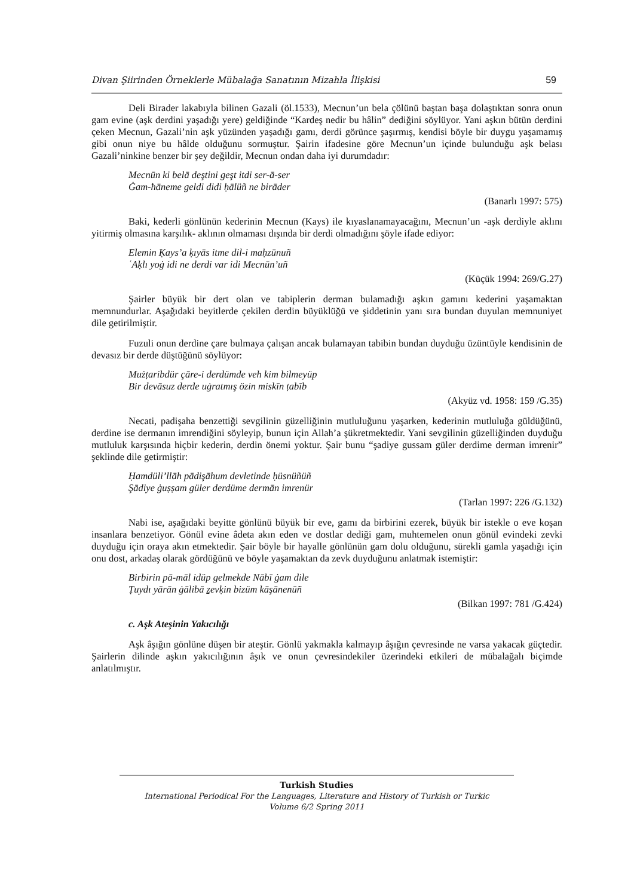Divan Şiirinden Örneklerle Mübalağa Sanatının Mizahla İlişkisi 59
Deli Birader lakabıyla bilinen Gazali (öl.1533), Mecnun’un bela çölünü baştan başa dolaştıktan sonra onun gam evine (aşk derdini yaşadığı yere) geldiğinde “Kardeş nedir bu hâlin” dediğini söylüyor. Yani aşkın bütün derdini çeken Mecnun, Gazali’nin aşk yüzünden yaşadığı gamı, derdi görünce şaşırmış, kendisi böyle bir duygu yaşamamış gibi onun niye bu hâlde olduğunu sormuştur. Şairin ifadesine göre Mecnun’un içinde bulunduğu aşk belası Gazali’ninkine benzer bir şey değildir, Mecnun ondan daha iyi durumdadır:
Mecnūn ki belā deştini geşt itdi ser-ā-ser
Ġam-ħāneme geldi didi ḥālüñ ne birāder
(Banarlı 1997: 575)
Baki, kederli gönlünün kederinin Mecnun (Kays) ile kıyaslanamayacağını, Mecnun’un -aşk derdiyle aklını yitirmiş olmasına karşılık- aklının olmaması dışında bir derdi olmadığını şöyle ifade ediyor:
Elemin Ḳays’a ḳıyās itme dil-i maḥzūnuñ
ʿAḳlı yoġ idi ne derdi var idi Mecnūn’uñ
(Küçük 1994: 269/G.27)
Şairler büyük bir dert olan ve tabiplerin derman bulamadığı aşkın gamını kederini yaşamaktan memnundurlar. Aşağıdaki beyitlerde çekilen derdin büyüklüğü ve şiddetinin yanı sıra bundan duyulan memnuniyet dile getirilmiştir.
Fuzuli onun derdine çare bulmaya çalışan ancak bulamayan tabibin bundan duyduğu üzüntüyle kendisinin de devasız bir derde düştüğünü söylüyor:
Mużṭaribdür çāre-i derdümde veh kim bilmeyüp
Bir devāsuz derde uġratmış özin miskīn ṭabīb
(Akyüz vd. 1958: 159 /G.35)
Necati, padişaha benzettiği sevgilinin güzelliğinin mutluluğunu yaşarken, kederinin mutluluğa güldüğünü, derdine ise dermanın imrendiğini söyleyip, bunun için Allah’a şükretmektedir. Yani sevgilinin güzelliğinden duyduğu mutluluk karşısında hiçbir kederin, derdin önemi yoktur. Şair bunu “şadiye gussam güler derdime derman imrenir” şeklinde dile getirmiştir:
Ḥamdüli’llāh pādişāhum devletinde ḥüsnüñüñ
Şādiye ġuṣṣam güler derdüme dermān imrenür
(Tarlan 1997: 226 /G.132)
Nabi ise, aşağıdaki beyitte gönlünü büyük bir eve, gamı da birbirini ezerek, büyük bir istekle o eve koşan insanlara benzetiyor. Gönül evine âdeta akın eden ve dostlar dediği gam, muhtemelen onun gönül evindeki zevki duyduğu için oraya akın etmektedir. Şair böyle bir hayalle gönlünün gam dolu olduğunu, sürekli gamla yaşadığı için onu dost, arkadaş olarak gördüğünü ve böyle yaşamaktan da zevk duyduğunu anlatmak istemiştir:
Birbirin pā-māl idüp gelmekde Nābī ġam dile
Ṭuydı yārān ġālibā ẕevḳin bizüm kāşānenüñ
(Bilkan 1997: 781 /G.424)
c. Aşk Ateşinin Yakıcılığı
Aşk âşığın gönlüne düşen bir ateştir. Gönlü yakmakla kalmayıp âşığın çevresinde ne varsa yakacak güçtedir. Şairlerin dilinde aşkın yakıcılığının âşık ve onun çevresindekiler üzerindeki etkileri de mübalağalı biçimde anlatılmıştır.
Turkish Studies
International Periodical For the Languages, Literature and History of Turkish or Turkic
Volume 6/2 Spring 2011